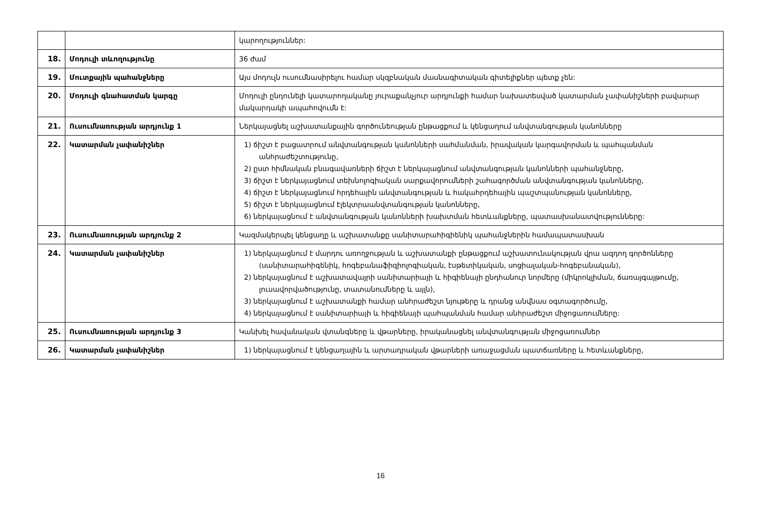| | | կարողություններ: |
| 18. | Մոդուլի տևողությունը | 36 ժամ |
| 19. | Մուտքային պահանջները | Այս մոդուլն ուսումնասիրելու համար սկզբնական մասնագիտական գիտելիքներ պետք չեն: |
| 20. | Մոդուլի գնահատման կարգը | Մոդուլի ընդունելի կատարողականը յուրաքանչյուր արդյունքի համար նախատեսված կատարման չափանիշների բավարար մակարդակի ապահովումն է: |
| 21. | Ուսումնառության արդյունք 1 | Ներկայացնել աշխատանքային գործունեության ընթացքում և կենցաղում անվտանգության կանոնները |
| 22. | Կատարման չափանիշներ | 1) ճիշտ է բացատրում անվտանգության կանոնների սահմանման, իրավական կարգավորման և պահպանման անհրաժեշտությունը, 2) ըստ հիմնական բնագավառների ճիշտ է ներկայացնում անվտանգության կանոնների պահանջները, 3) ճիշտ է ներկայացնում տեխնոլոգիական սարքավորումների շահագործման անվտանգության կանոնները, 4) ճիշտ է ներկայացնում հրդեհային անվտանգության և հակահրդեհային պաշտպանության կանոնները, 5) ճիշտ է ներկայացնում էլեկտրաանվտանգության կանոնները, 6) ներկայացնում է անվտանգության կանոնների խախտման հետևանքները, պատասխանատվությունները: |
| 23. | Ուսումնառության արդյունք 2 | Կազմակերպել կենցաղը և աշխատանքը սանիտարահիգիենիկ պահանջներին համապատասխան |
| 24. | Կատարման չափանիշներ | 1) ներկայացնում է մարդու առողջության և աշխատանքի ընթացքում աշխատունակության վրա ազդող գործոնները (սանիտարահիգենիկ, հոգեբանաֆիզիոլոգիական, էսթետիկական, սոցիալական-հոգեբանական), 2) ներկայացնում է աշխատավայրի սանիտարիայի և հիգիենայի ընդհանուր նորմերը (միկրոկլիման, ճառայգայթումը, լուսավորվածությունը, տատանումները և այլն), 3) ներկայացնում է աշխատանքի համար անհրաժեշտ նյութերը և դրանց անվնաս օգտագործումը, 4) ներկայացնում է սանիտարիայի և հիգիենայի պահպանման համար անհրաժեշտ միջոցառումները: |
| 25. | Ուսումնառության արդյունք 3 | Կանխել հավանական վտանգները և վթարները, իրականացնել անվտանգության միջոցառումներ |
| 26. | Կատարման չափանիշներ | 1) ներկայացնում է կենցաղային և արտադրական վթարների առաջացման պատճառները և հետևանքները, |
16